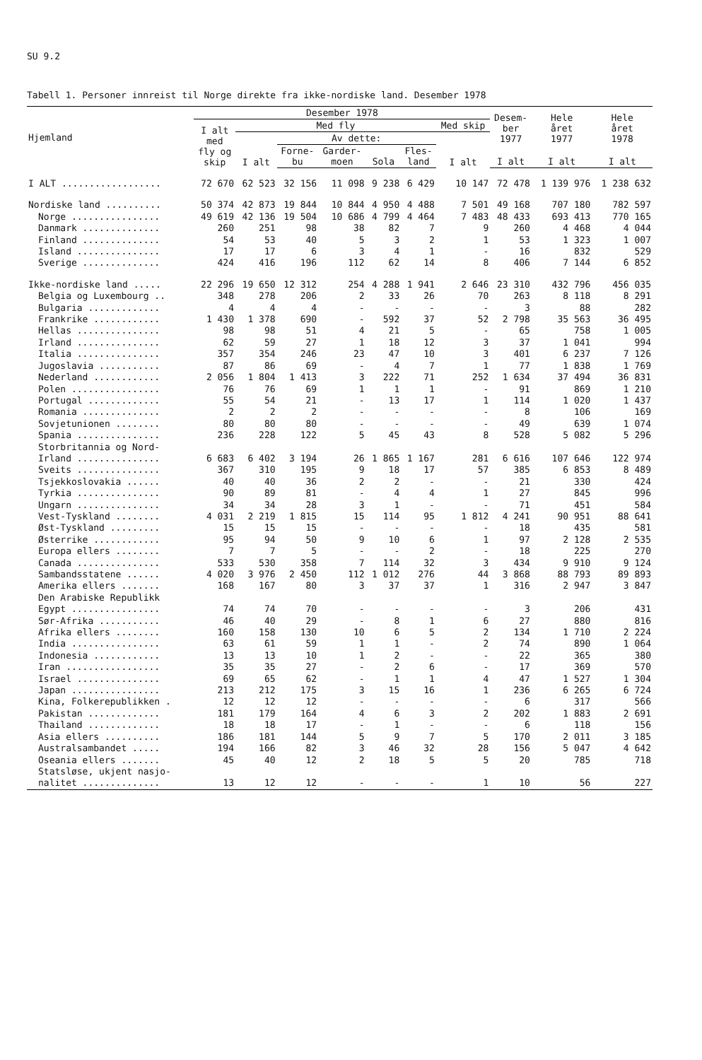SU 9.2
Tabell 1. Personer innreist til Norge direkte fra ikke-nordiske land. Desember 1978
| Hjemland | Desember 1978 | | | | | | | Desem- ber 1977 | Hele året 1977 | Hele året 1978 |
| --- | --- | --- | --- | --- | --- | --- | --- | --- | --- | --- |
| | I alt med fly og skip | Med fly | | | | | Med skip | | | |
| | | I alt | Av dette: | | | | I alt | | | |
| | | | Forne- bu | Garder- moen | Sola | Fles- land | | I alt | I alt | I alt |
| I ALT .................. | 72 670 | 62 523 | 32 156 | 11 098 | 9 238 | 6 429 | 10 147 | 72 478 | 1 139 976 | 1 238 632 |
| Nordiske land .......... | 50 374 | 42 873 | 19 844 | 10 844 | 4 950 | 4 488 | 7 501 | 49 168 | 707 180 | 782 597 |
| Norge ................ | 49 619 | 42 136 | 19 504 | 10 686 | 4 799 | 4 464 | 7 483 | 48 433 | 693 413 | 770 165 |
| Danmark .............. | 260 | 251 | 98 | 38 | 82 | 7 | 9 | 260 | 4 468 | 4 044 |
| Finland .............. | 54 | 53 | 40 | 5 | 3 | 2 | 1 | 53 | 1 323 | 1 007 |
| Island ............... | 17 | 17 | 6 | 3 | 4 | 1 | - | 16 | 832 | 529 |
| Sverige .............. | 424 | 416 | 196 | 112 | 62 | 14 | 8 | 406 | 7 144 | 6 852 |
| Ikke-nordiske land ..... | 22 296 | 19 650 | 12 312 | 254 | 4 288 | 1 941 | 2 646 | 23 310 | 432 796 | 456 035 |
| Belgia og Luxembourg .. | 348 | 278 | 206 | 2 | 33 | 26 | 70 | 263 | 8 118 | 8 291 |
| Bulgaria ............. | 4 | 4 | 4 | - | - | - | - | 3 | 88 | 282 |
| Frankrike ............ | 1 430 | 1 378 | 690 | - | 592 | 37 | 52 | 2 798 | 35 563 | 36 495 |
| Hellas ............... | 98 | 98 | 51 | 4 | 21 | 5 | - | 65 | 758 | 1 005 |
| Irland ............... | 62 | 59 | 27 | 1 | 18 | 12 | 3 | 37 | 1 041 | 994 |
| Italia ............... | 357 | 354 | 246 | 23 | 47 | 10 | 3 | 401 | 6 237 | 7 126 |
| Jugoslavia ........... | 87 | 86 | 69 | - | 4 | 7 | 1 | 77 | 1 838 | 1 769 |
| Nederland ............ | 2 056 | 1 804 | 1 413 | 3 | 222 | 71 | 252 | 1 634 | 37 494 | 36 831 |
| Polen ................ | 76 | 76 | 69 | 1 | 1 | 1 | - | 91 | 869 | 1 210 |
| Portugal ............. | 55 | 54 | 21 | - | 13 | 17 | 1 | 114 | 1 020 | 1 437 |
| Romania .............. | 2 | 2 | 2 | - | - | - | - | 8 | 106 | 169 |
| Sovjetunionen ........ | 80 | 80 | 80 | - | - | - | - | 49 | 639 | 1 074 |
| Spania ............... | 236 | 228 | 122 | 5 | 45 | 43 | 8 | 528 | 5 082 | 5 296 |
| Storbritannia og Nord- Irland ............... | 6 683 | 6 402 | 3 194 | 26 | 1 865 | 1 167 | 281 | 6 616 | 107 646 | 122 974 |
| Sveits ............... | 367 | 310 | 195 | 9 | 18 | 17 | 57 | 385 | 6 853 | 8 489 |
| Tsjekkoslovakia ...... | 40 | 40 | 36 | 2 | 2 | - | - | 21 | 330 | 424 |
| Tyrkia ............... | 90 | 89 | 81 | - | 4 | 4 | 1 | 27 | 845 | 996 |
| Ungarn ............... | 34 | 34 | 28 | 3 | 1 | - | - | 71 | 451 | 584 |
| Vest-Tyskland ........ | 4 031 | 2 219 | 1 815 | 15 | 114 | 95 | 1 812 | 4 241 | 90 951 | 88 641 |
| Øst-Tyskland ......... | 15 | 15 | 15 | - | - | - | - | 18 | 435 | 581 |
| Østerrike ............ | 95 | 94 | 50 | 9 | 10 | 6 | 1 | 97 | 2 128 | 2 535 |
| Europa ellers ........ | 7 | 7 | 5 | - | - | 2 | - | 18 | 225 | 270 |
| Canada ............... | 533 | 530 | 358 | 7 | 114 | 32 | 3 | 434 | 9 910 | 9 124 |
| Sambandsstatene ...... | 4 020 | 3 976 | 2 450 | 112 | 1 012 | 276 | 44 | 3 868 | 88 793 | 89 893 |
| Amerika ellers ....... | 168 | 167 | 80 | 3 | 37 | 37 | 1 | 316 | 2 947 | 3 847 |
| Den Arabiske Republikk Egypt ................ | 74 | 74 | 70 | - | - | - | - | 3 | 206 | 431 |
| Sør-Afrika ........... | 46 | 40 | 29 | - | 8 | 1 | 6 | 27 | 880 | 816 |
| Afrika ellers ........ | 160 | 158 | 130 | 10 | 6 | 5 | 2 | 134 | 1 710 | 2 224 |
| India ................ | 63 | 61 | 59 | 1 | 1 | - | 2 | 74 | 890 | 1 064 |
| Indonesia ............ | 13 | 13 | 10 | 1 | 2 | - | - | 22 | 365 | 380 |
| Iran ................. | 35 | 35 | 27 | - | 2 | 6 | - | 17 | 369 | 570 |
| Israel ............... | 69 | 65 | 62 | - | 1 | 1 | 4 | 47 | 1 527 | 1 304 |
| Japan ................ | 213 | 212 | 175 | 3 | 15 | 16 | 1 | 236 | 6 265 | 6 724 |
| Kina, Folkerepublikken . | 12 | 12 | 12 | - | - | - | - | 6 | 317 | 566 |
| Pakistan ............. | 181 | 179 | 164 | 4 | 6 | 3 | 2 | 202 | 1 883 | 2 691 |
| Thailand ............. | 18 | 18 | 17 | - | 1 | - | - | 6 | 118 | 156 |
| Asia ellers .......... | 186 | 181 | 144 | 5 | 9 | 7 | 5 | 170 | 2 011 | 3 185 |
| Australsambandet ..... | 194 | 166 | 82 | 3 | 46 | 32 | 28 | 156 | 5 047 | 4 642 |
| Oseania ellers ....... | 45 | 40 | 12 | 2 | 18 | 5 | 5 | 20 | 785 | 718 |
| Statsløse, ukjent nasjo- nalitet .............. | 13 | 12 | 12 | - | - | - | 1 | 10 | 56 | 227 |